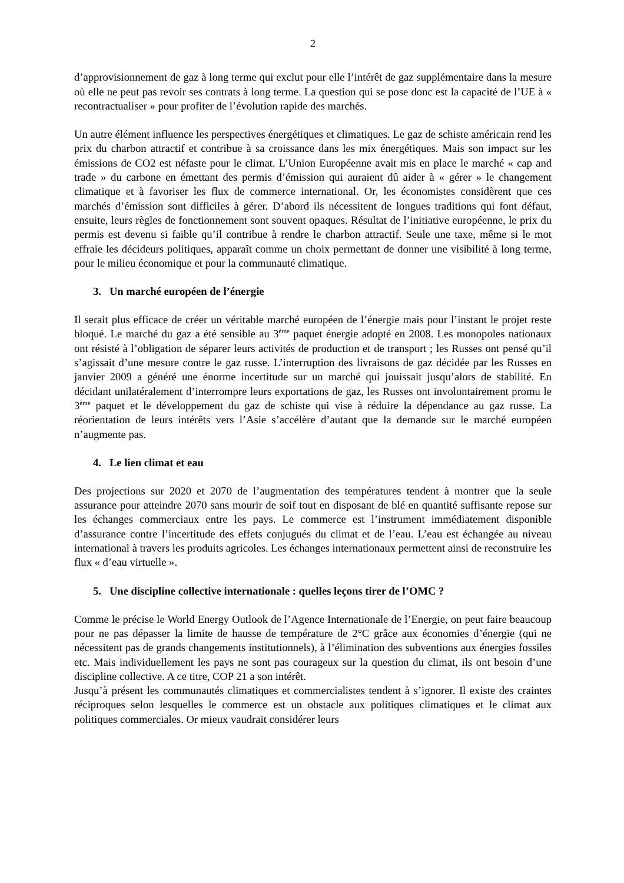2
d’approvisionnement de gaz à long terme qui exclut pour elle l’intérêt de gaz supplémentaire dans la mesure où elle ne peut pas revoir ses contrats à long terme. La question qui se pose donc est la capacité de l’UE à « recontractualiser » pour profiter de l’évolution rapide des marchés.
Un autre élément influence les perspectives énergétiques et climatiques. Le gaz de schiste américain rend les prix du charbon attractif et contribue à sa croissance dans les mix énergétiques. Mais son impact sur les émissions de CO2 est néfaste pour le climat. L’Union Européenne avait mis en place le marché « cap and trade » du carbone en émettant des permis d’émission qui auraient dû aider à « gérer » le changement climatique et à favoriser les flux de commerce international. Or, les économistes considèrent que ces marchés d’émission sont difficiles à gérer. D’abord ils nécessitent de longues traditions qui font défaut, ensuite, leurs règles de fonctionnement sont souvent opaques. Résultat de l’initiative européenne, le prix du permis est devenu si faible qu’il contribue à rendre le charbon attractif. Seule une taxe, même si le mot effraie les décideurs politiques, apparaît comme un choix permettant de donner une visibilité à long terme, pour le milieu économique et pour la communauté climatique.
3. Un marché européen de l’énergie
Il serait plus efficace de créer un véritable marché européen de l’énergie mais pour l’instant le projet reste bloqué. Le marché du gaz a été sensible au 3<sup>ème</sup> paquet énergie adopté en 2008. Les monopoles nationaux ont résisté à l’obligation de séparer leurs activités de production et de transport ; les Russes ont pensé qu’il s’agissait d’une mesure contre le gaz russe. L’interruption des livraisons de gaz décidée par les Russes en janvier 2009 a généré une énorme incertitude sur un marché qui jouissait jusqu’alors de stabilité. En décidant unilatéralement d’interrompre leurs exportations de gaz, les Russes ont involontairement promu le 3<sup>ème</sup> paquet et le développement du gaz de schiste qui vise à réduire la dépendance au gaz russe. La réorientation de leurs intérêts vers l’Asie s’accélère d’autant que la demande sur le marché européen n’augmente pas.
4. Le lien climat et eau
Des projections sur 2020 et 2070 de l’augmentation des températures tendent à montrer que la seule assurance pour atteindre 2070 sans mourir de soif tout en disposant de blé en quantité suffisante repose sur les échanges commerciaux entre les pays. Le commerce est l’instrument immédiatement disponible d’assurance contre l’incertitude des effets conjugués du climat et de l’eau. L’eau est échangée au niveau international à travers les produits agricoles. Les échanges internationaux permettent ainsi de reconstruire les flux « d’eau virtuelle ».
5. Une discipline collective internationale : quelles leçons tirer de l’OMC ?
Comme le précise le World Energy Outlook de l’Agence Internationale de l’Energie, on peut faire beaucoup pour ne pas dépasser la limite de hausse de température de 2°C grâce aux économies d’énergie (qui ne nécessitent pas de grands changements institutionnels), à l’élimination des subventions aux énergies fossiles etc. Mais individuellement les pays ne sont pas courageux sur la question du climat, ils ont besoin d’une discipline collective. A ce titre, COP 21 a son intérêt.
Jusqu’à présent les communautés climatiques et commercialistes tendent à s’ignorer. Il existe des craintes réciproques selon lesquelles le commerce est un obstacle aux politiques climatiques et le climat aux politiques commerciales. Or mieux vaudrait considérer leurs